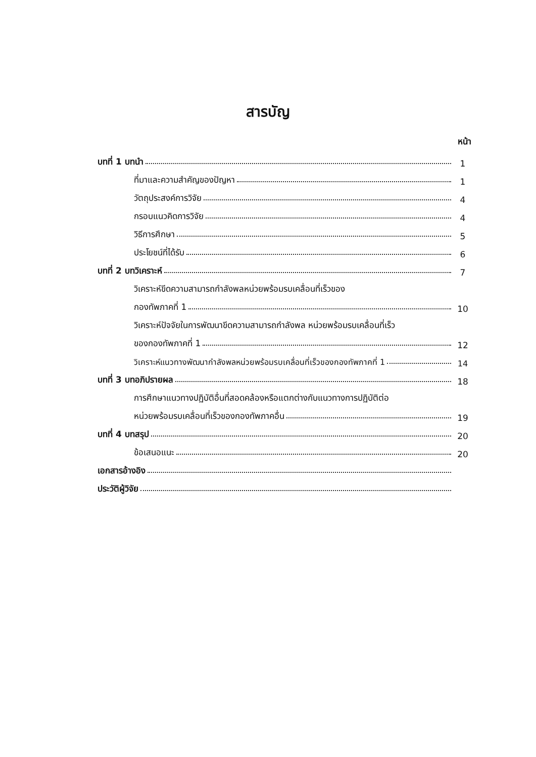สารบัญ
หน้า
บทที่ 1 บทนำ 1
ที่มาและความสำคัญของปัญหา 1
วัตถุประสงค์การวิจัย 4
กรอบแนวคิดการวิจัย 4
วิธีการศึกษา 5
ประโยชน์ที่ได้รับ 6
บทที่ 2 บทวิเคราะห์ 7
วิเคราะห์ขีดความสามารถกำลังพลหน่วยพร้อมรบเคลื่อนที่เร็วของ
กองทัพภาคที่ 1 10
วิเคราะห์ปัจจัยในการพัฒนาขีดความสามารถกำลังพล หน่วยพร้อมรบเคลื่อนที่เร็ว
ของกองทัพภาคที่ 1 12
วิเคราะห์แนวทางพัฒนากำลังพลหน่วยพร้อมรบเคลื่อนที่เร็วของกองทัพภาคที่ 1 14
บทที่ 3 บทอภิปรายผล 18
การศึกษาแนวทางปฏิบัติอื่นที่สอดคล้องหรือแตกต่างกับแนวทางการปฏิบัติต่อ
หน่วยพร้อมรบเคลื่อนที่เร็วของกองทัพภาคอื่น 19
บทที่ 4 บทสรุป 20
ข้อเสนอแนะ 20
เอกสารอ้างอิง
ประวัติผู้วิจัย